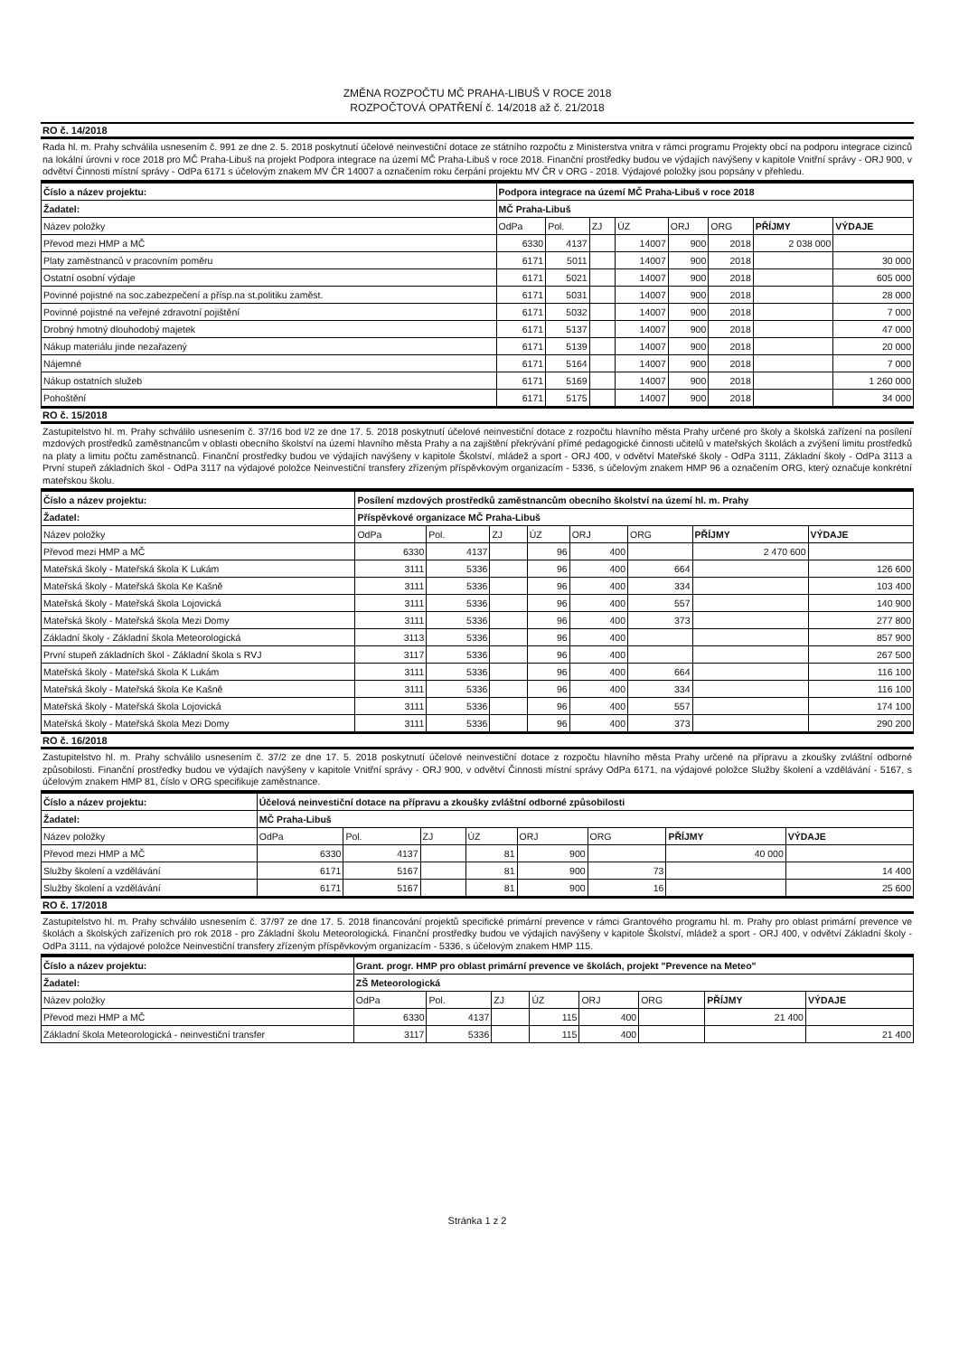ZMĚNA ROZPOČTU MČ PRAHA-LIBUŠ V ROCE 2018
ROZPOČTOVÁ OPATŘENÍ č. 14/2018 až č. 21/2018
RO č. 14/2018
Rada hl. m. Prahy schválila usnesením č. 991 ze dne 2. 5. 2018 poskytnutí účelové neinvestiční dotace ze státního rozpočtu z Ministerstva vnitra v rámci programu Projekty obcí na podporu integrace cizinců na lokální úrovni v roce 2018 pro MČ Praha-Libuš na projekt Podpora integrace na území MČ Praha-Libuš v roce 2018. Finanční prostředky budou ve výdajích navýšeny v kapitole Vnitřní správy - ORJ 900, v odvětví Činnosti místní správy - OdPa 6171 s účelovým znakem MV ČR 14007 a označením roku čerpání projektu MV ČR v ORG - 2018. Výdajové položky jsou popsány v přehledu.
| Číslo a název projektu: | Podpora integrace na území MČ Praha-Libuš v roce 2018 | | | | | | | |
| Žadatel: | MČ Praha-Libuš | | | | | | | |
| Název položky | OdPa | Pol. | ZJ | ÚZ | ORJ | ORG | PŘÍJMY | VÝDAJE |
| Převod mezi HMP a MČ | 6330 | 4137 | | 14007 | 900 | 2018 | 2 038 000 | |
| Platy zaměstnanců v pracovním poměru | 6171 | 5011 | | 14007 | 900 | 2018 | | 30 000 |
| Ostatní osobní výdaje | 6171 | 5021 | | 14007 | 900 | 2018 | | 605 000 |
| Povinné pojistné na soc.zabezpečení a přísp.na st.politiku zaměst. | 6171 | 5031 | | 14007 | 900 | 2018 | | 28 000 |
| Povinné pojistné na veřejné zdravotní pojištění | 6171 | 5032 | | 14007 | 900 | 2018 | | 7 000 |
| Drobný hmotný dlouhodobý majetek | 6171 | 5137 | | 14007 | 900 | 2018 | | 47 000 |
| Nákup materiálu jinde nezařazený | 6171 | 5139 | | 14007 | 900 | 2018 | | 20 000 |
| Nájemné | 6171 | 5164 | | 14007 | 900 | 2018 | | 7 000 |
| Nákup ostatních služeb | 6171 | 5169 | | 14007 | 900 | 2018 | | 1 260 000 |
| Pohoštění | 6171 | 5175 | | 14007 | 900 | 2018 | | 34 000 |
RO č. 15/2018
Zastupitelstvo hl. m. Prahy schválilo usnesením č. 37/16 bod I/2 ze dne 17. 5. 2018 poskytnutí účelové neinvestiční dotace z rozpočtu hlavního města Prahy určené pro školy a školská zařízení na posílení mzdových prostředků zaměstnancům v oblasti obecního školství na území hlavního města Prahy a na zajištění překrývání přímé pedagogické činnosti učitelů v mateřských školách a zvýšení limitu prostředků na platy a limitu počtu zaměstnanců. Finanční prostředky budou ve výdajích navýšeny v kapitole Školství, mládež a sport - ORJ 400, v odvětví Mateřské školy - OdPa 3111, Základní školy - OdPa 3113 a První stupeň základních škol - OdPa 3117 na výdajové položce Neinvestiční transfery zřízeným příspěvkovým organizacím - 5336, s účelovým znakem HMP 96 a označením ORG, který označuje konkrétní mateřskou školu.
| Číslo a název projektu: | Posílení mzdových prostředků zaměstnancům obecního školství na území hl. m. Prahy | | | | | | | |
| Žadatel: | Příspěvkové organizace MČ Praha-Libuš | | | | | | | |
| Název položky | OdPa | Pol. | ZJ | ÚZ | ORJ | ORG | PŘÍJMY | VÝDAJE |
| Převod mezi HMP a MČ | 6330 | 4137 | | 96 | 400 | | 2 470 600 | |
| Mateřská školy - Mateřská škola K Lukám | 3111 | 5336 | | 96 | 400 | 664 | | 126 600 |
| Mateřská školy - Mateřská škola Ke Kašně | 3111 | 5336 | | 96 | 400 | 334 | | 103 400 |
| Mateřská školy - Mateřská škola Lojovická | 3111 | 5336 | | 96 | 400 | 557 | | 140 900 |
| Mateřská školy - Mateřská škola Mezi Domy | 3111 | 5336 | | 96 | 400 | 373 | | 277 800 |
| Základní školy - Základní škola Meteorologická | 3113 | 5336 | | 96 | 400 | | | 857 900 |
| První stupeň základních škol - Základní škola s RVJ | 3117 | 5336 | | 96 | 400 | | | 267 500 |
| Mateřská školy - Mateřská škola K Lukám | 3111 | 5336 | | 96 | 400 | 664 | | 116 100 |
| Mateřská školy - Mateřská škola Ke Kašně | 3111 | 5336 | | 96 | 400 | 334 | | 116 100 |
| Mateřská školy - Mateřská škola Lojovická | 3111 | 5336 | | 96 | 400 | 557 | | 174 100 |
| Mateřská školy - Mateřská škola Mezi Domy | 3111 | 5336 | | 96 | 400 | 373 | | 290 200 |
RO č. 16/2018
Zastupitelstvo hl. m. Prahy schválilo usnesením č. 37/2 ze dne 17. 5. 2018 poskytnutí účelové neinvestiční dotace z rozpočtu hlavního města Prahy určené na přípravu a zkoušky zvláštní odborné způsobilosti. Finanční prostředky budou ve výdajích navýšeny v kapitole Vnitřní správy - ORJ 900, v odvětví Činnosti místní správy OdPa 6171, na výdajové položce Služby školení a vzdělávání - 5167, s účelovým znakem HMP 81, číslo v ORG specifikuje zaměstnance.
| Číslo a název projektu: | Účelová neinvestiční dotace na přípravu a zkoušky zvláštní odborné způsobilosti | | | | | | | |
| Žadatel: | MČ Praha-Libuš | | | | | | | |
| Název položky | OdPa | Pol. | ZJ | ÚZ | ORJ | ORG | PŘÍJMY | VÝDAJE |
| Převod mezi HMP a MČ | 6330 | 4137 | | 81 | 900 | | 40 000 | |
| Služby školení a vzdělávání | 6171 | 5167 | | 81 | 900 | 73 | | 14 400 |
| Služby školení a vzdělávání | 6171 | 5167 | | 81 | 900 | 16 | | 25 600 |
RO č. 17/2018
Zastupitelstvo hl. m. Prahy schválilo usnesením č. 37/97 ze dne 17. 5. 2018 financování projektů specifické primární prevence v rámci Grantového programu hl. m. Prahy pro oblast primární prevence ve školách a školských zařízeních pro rok 2018 - pro Základní školu Meteorologická. Finanční prostředky budou ve výdajích navýšeny v kapitole Školství, mládež a sport - ORJ 400, v odvětví Základní školy - OdPa 3111, na výdajové položce Neinvestiční transfery zřízeným příspěvkovým organizacím - 5336, s účelovým znakem HMP 115.
| Číslo a název projektu: | Grant. progr. HMP pro oblast primární prevence ve školách, projekt "Prevence na Meteo" | | | | | | | |
| Žadatel: | ZŠ Meteorologická | | | | | | | |
| Název položky | OdPa | Pol. | ZJ | ÚZ | ORJ | ORG | PŘÍJMY | VÝDAJE |
| Převod mezi HMP a MČ | 6330 | 4137 | | 115 | 400 | | 21 400 | |
| Základní škola Meteorologická - neinvestiční transfer | 3117 | 5336 | | 115 | 400 | | | 21 400 |
Stránka 1 z 2